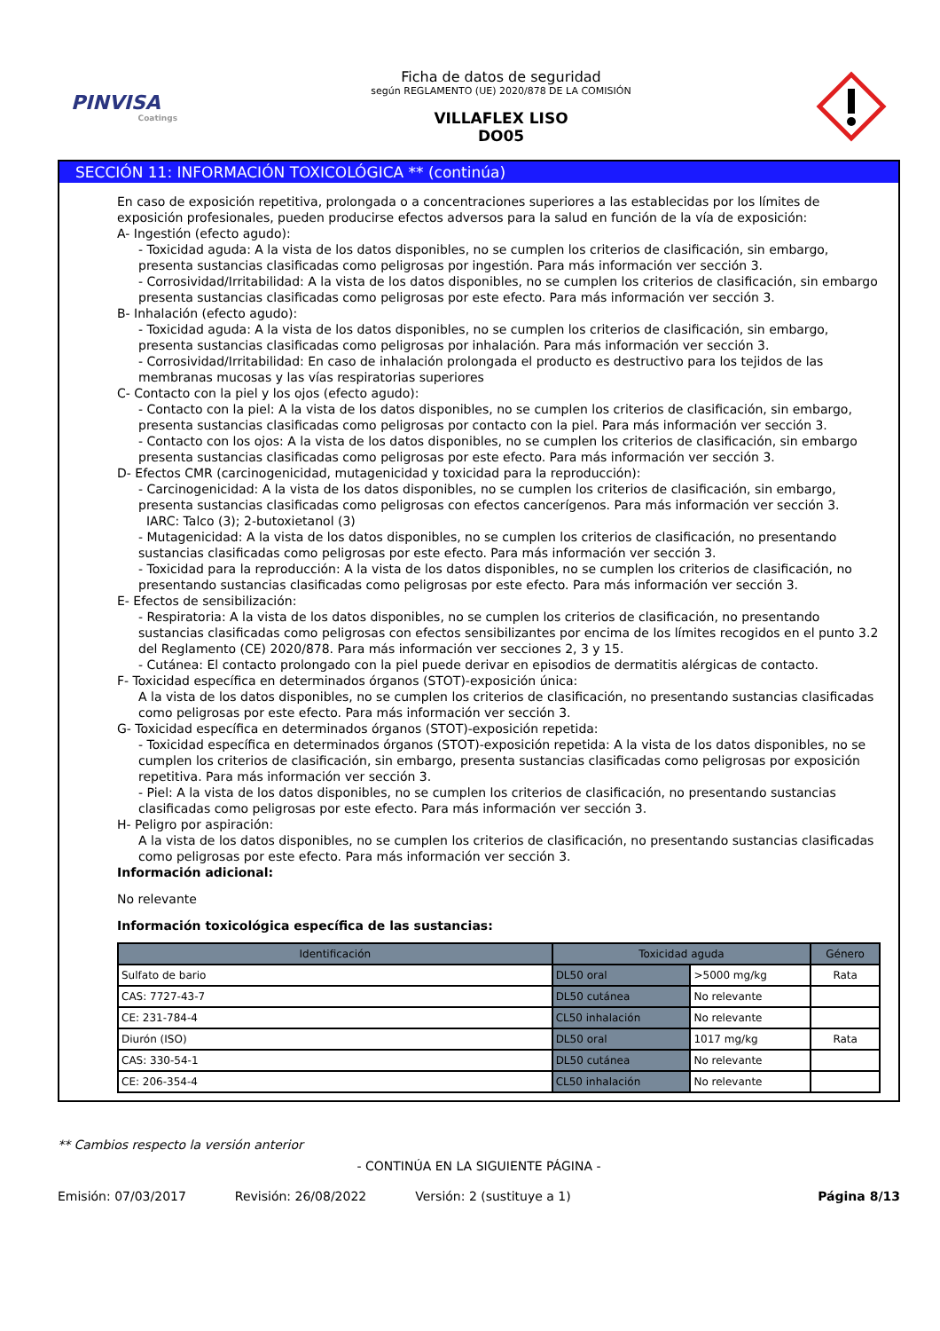PINVISA
Coatings
Ficha de datos de seguridad
según REGLAMENTO (UE) 2020/878 DE LA COMISIÓN
VILLAFLEX LISO
DO05
SECCIÓN 11: INFORMACIÓN TOXICOLÓGICA ** (continúa)
En caso de exposición repetitiva, prolongada o a concentraciones superiores a las establecidas por los límites de exposición profesionales, pueden producirse efectos adversos para la salud en función de la vía de exposición:
A- Ingestión (efecto agudo):
- Toxicidad aguda: A la vista de los datos disponibles, no se cumplen los criterios de clasificación, sin embargo, presenta sustancias clasificadas como peligrosas por ingestión. Para más información ver sección 3.
- Corrosividad/Irritabilidad: A la vista de los datos disponibles, no se cumplen los criterios de clasificación, sin embargo presenta sustancias clasificadas como peligrosas por este efecto. Para más información ver sección 3.
B- Inhalación (efecto agudo):
- Toxicidad aguda: A la vista de los datos disponibles, no se cumplen los criterios de clasificación, sin embargo, presenta sustancias clasificadas como peligrosas por inhalación. Para más información ver sección 3.
- Corrosividad/Irritabilidad: En caso de inhalación prolongada el producto es destructivo para los tejidos de las membranas mucosas y las vías respiratorias superiores
C- Contacto con la piel y los ojos (efecto agudo):
- Contacto con la piel: A la vista de los datos disponibles, no se cumplen los criterios de clasificación, sin embargo, presenta sustancias clasificadas como peligrosas por contacto con la piel. Para más información ver sección 3.
- Contacto con los ojos: A la vista de los datos disponibles, no se cumplen los criterios de clasificación, sin embargo presenta sustancias clasificadas como peligrosas por este efecto. Para más información ver sección 3.
D- Efectos CMR (carcinogenicidad, mutagenicidad y toxicidad para la reproducción):
- Carcinogenicidad: A la vista de los datos disponibles, no se cumplen los criterios de clasificación, sin embargo, presenta sustancias clasificadas como peligrosas con efectos cancerígenos. Para más información ver sección 3.
IARC: Talco (3); 2-butoxietanol (3)
- Mutagenicidad: A la vista de los datos disponibles, no se cumplen los criterios de clasificación, no presentando sustancias clasificadas como peligrosas por este efecto. Para más información ver sección 3.
- Toxicidad para la reproducción: A la vista de los datos disponibles, no se cumplen los criterios de clasificación, no presentando sustancias clasificadas como peligrosas por este efecto. Para más información ver sección 3.
E- Efectos de sensibilización:
- Respiratoria: A la vista de los datos disponibles, no se cumplen los criterios de clasificación, no presentando sustancias clasificadas como peligrosas con efectos sensibilizantes por encima de los límites recogidos en el punto 3.2 del Reglamento (CE) 2020/878. Para más información ver secciones 2, 3 y 15.
- Cutánea: El contacto prolongado con la piel puede derivar en episodios de dermatitis alérgicas de contacto.
F- Toxicidad específica en determinados órganos (STOT)-exposición única:
A la vista de los datos disponibles, no se cumplen los criterios de clasificación, no presentando sustancias clasificadas como peligrosas por este efecto. Para más información ver sección 3.
G- Toxicidad específica en determinados órganos (STOT)-exposición repetida:
- Toxicidad específica en determinados órganos (STOT)-exposición repetida: A la vista de los datos disponibles, no se cumplen los criterios de clasificación, sin embargo, presenta sustancias clasificadas como peligrosas por exposición repetitiva. Para más información ver sección 3.
- Piel: A la vista de los datos disponibles, no se cumplen los criterios de clasificación, no presentando sustancias clasificadas como peligrosas por este efecto. Para más información ver sección 3.
H- Peligro por aspiración:
A la vista de los datos disponibles, no se cumplen los criterios de clasificación, no presentando sustancias clasificadas como peligrosas por este efecto. Para más información ver sección 3.
Información adicional:
No relevante
Información toxicológica específica de las sustancias:
| Identificación | Toxicidad aguda | | Género |
| --- | --- | --- | --- |
| Sulfato de bario | DL50 oral | >5000 mg/kg | Rata |
| CAS: 7727-43-7 | DL50 cutánea | No relevante | |
| CE: 231-784-4 | CL50 inhalación | No relevante | |
| Diurón (ISO) | DL50 oral | 1017 mg/kg | Rata |
| CAS: 330-54-1 | DL50 cutánea | No relevante | |
| CE: 206-354-4 | CL50 inhalación | No relevante | |
** Cambios respecto la versión anterior
- CONTINÚA EN LA SIGUIENTE PÁGINA -
Emisión: 07/03/2017 Revisión: 26/08/2022 Versión: 2 (sustituye a 1) Página 8/13